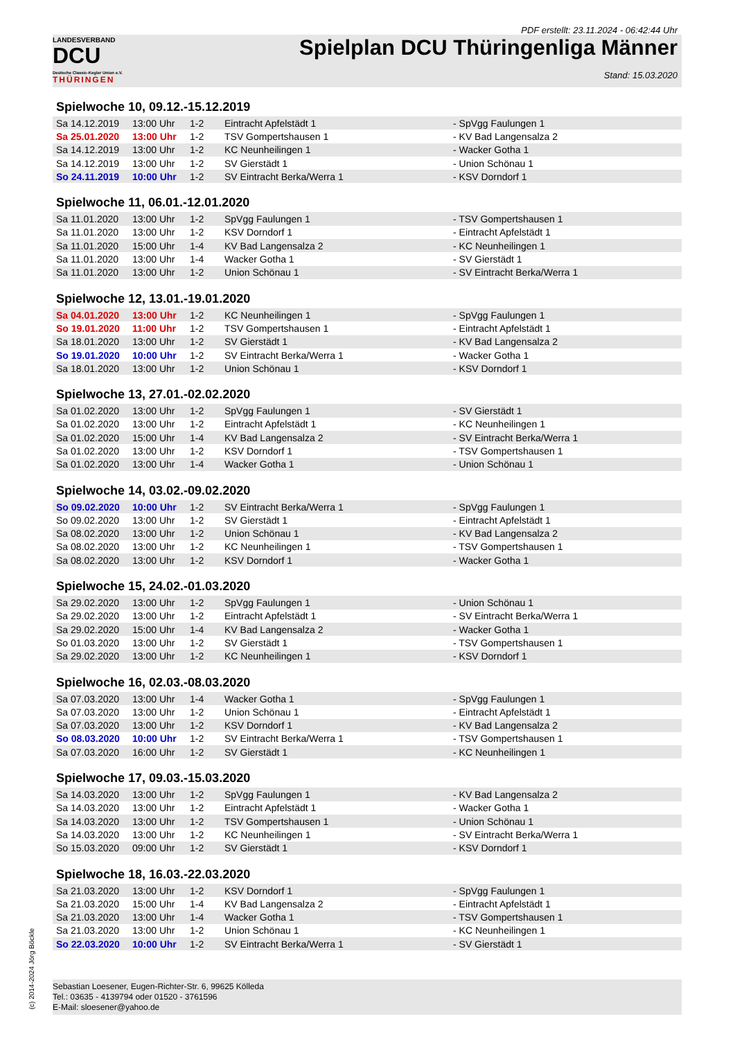LANDESVERBAND
DCU
Deutsche Classic-Kegler Union e.V.
THÜRINGEN
PDF erstellt: 23.11.2024 - 06:42:44 Uhr
Spielplan DCU Thüringenliga Männer
Stand: 15.03.2020
Spielwoche 10, 09.12.-15.12.2019
| Sa 14.12.2019 | 13:00 Uhr | 1-2 | Eintracht Apfelstädt 1 | - SpVgg Faulungen 1 |
| Sa 25.01.2020 | 13:00 Uhr | 1-2 | TSV Gompertshausen 1 | - KV Bad Langensalza 2 |
| Sa 14.12.2019 | 13:00 Uhr | 1-2 | KC Neunheilingen 1 | - Wacker Gotha 1 |
| Sa 14.12.2019 | 13:00 Uhr | 1-2 | SV Gierstädt 1 | - Union Schönau 1 |
| So 24.11.2019 | 10:00 Uhr | 1-2 | SV Eintracht Berka/Werra 1 | - KSV Dorndorf 1 |
Spielwoche 11, 06.01.-12.01.2020
| Sa 11.01.2020 | 13:00 Uhr | 1-2 | SpVgg Faulungen 1 | - TSV Gompertshausen 1 |
| Sa 11.01.2020 | 13:00 Uhr | 1-2 | KSV Dorndorf 1 | - Eintracht Apfelstädt 1 |
| Sa 11.01.2020 | 15:00 Uhr | 1-4 | KV Bad Langensalza 2 | - KC Neunheilingen 1 |
| Sa 11.01.2020 | 13:00 Uhr | 1-4 | Wacker Gotha 1 | - SV Gierstädt 1 |
| Sa 11.01.2020 | 13:00 Uhr | 1-2 | Union Schönau 1 | - SV Eintracht Berka/Werra 1 |
Spielwoche 12, 13.01.-19.01.2020
| Sa 04.01.2020 | 13:00 Uhr | 1-2 | KC Neunheilingen 1 | - SpVgg Faulungen 1 |
| So 19.01.2020 | 11:00 Uhr | 1-2 | TSV Gompertshausen 1 | - Eintracht Apfelstädt 1 |
| Sa 18.01.2020 | 13:00 Uhr | 1-2 | SV Gierstädt 1 | - KV Bad Langensalza 2 |
| So 19.01.2020 | 10:00 Uhr | 1-2 | SV Eintracht Berka/Werra 1 | - Wacker Gotha 1 |
| Sa 18.01.2020 | 13:00 Uhr | 1-2 | Union Schönau 1 | - KSV Dorndorf 1 |
Spielwoche 13, 27.01.-02.02.2020
| Sa 01.02.2020 | 13:00 Uhr | 1-2 | SpVgg Faulungen 1 | - SV Gierstädt 1 |
| Sa 01.02.2020 | 13:00 Uhr | 1-2 | Eintracht Apfelstädt 1 | - KC Neunheilingen 1 |
| Sa 01.02.2020 | 15:00 Uhr | 1-4 | KV Bad Langensalza 2 | - SV Eintracht Berka/Werra 1 |
| Sa 01.02.2020 | 13:00 Uhr | 1-2 | KSV Dorndorf 1 | - TSV Gompertshausen 1 |
| Sa 01.02.2020 | 13:00 Uhr | 1-4 | Wacker Gotha 1 | - Union Schönau 1 |
Spielwoche 14, 03.02.-09.02.2020
| So 09.02.2020 | 10:00 Uhr | 1-2 | SV Eintracht Berka/Werra 1 | - SpVgg Faulungen 1 |
| So 09.02.2020 | 13:00 Uhr | 1-2 | SV Gierstädt 1 | - Eintracht Apfelstädt 1 |
| Sa 08.02.2020 | 13:00 Uhr | 1-2 | Union Schönau 1 | - KV Bad Langensalza 2 |
| Sa 08.02.2020 | 13:00 Uhr | 1-2 | KC Neunheilingen 1 | - TSV Gompertshausen 1 |
| Sa 08.02.2020 | 13:00 Uhr | 1-2 | KSV Dorndorf 1 | - Wacker Gotha 1 |
Spielwoche 15, 24.02.-01.03.2020
| Sa 29.02.2020 | 13:00 Uhr | 1-2 | SpVgg Faulungen 1 | - Union Schönau 1 |
| Sa 29.02.2020 | 13:00 Uhr | 1-2 | Eintracht Apfelstädt 1 | - SV Eintracht Berka/Werra 1 |
| Sa 29.02.2020 | 15:00 Uhr | 1-4 | KV Bad Langensalza 2 | - Wacker Gotha 1 |
| So 01.03.2020 | 13:00 Uhr | 1-2 | SV Gierstädt 1 | - TSV Gompertshausen 1 |
| Sa 29.02.2020 | 13:00 Uhr | 1-2 | KC Neunheilingen 1 | - KSV Dorndorf 1 |
Spielwoche 16, 02.03.-08.03.2020
| Sa 07.03.2020 | 13:00 Uhr | 1-4 | Wacker Gotha 1 | - SpVgg Faulungen 1 |
| Sa 07.03.2020 | 13:00 Uhr | 1-2 | Union Schönau 1 | - Eintracht Apfelstädt 1 |
| Sa 07.03.2020 | 13:00 Uhr | 1-2 | KSV Dorndorf 1 | - KV Bad Langensalza 2 |
| So 08.03.2020 | 10:00 Uhr | 1-2 | SV Eintracht Berka/Werra 1 | - TSV Gompertshausen 1 |
| Sa 07.03.2020 | 16:00 Uhr | 1-2 | SV Gierstädt 1 | - KC Neunheilingen 1 |
Spielwoche 17, 09.03.-15.03.2020
| Sa 14.03.2020 | 13:00 Uhr | 1-2 | SpVgg Faulungen 1 | - KV Bad Langensalza 2 |
| Sa 14.03.2020 | 13:00 Uhr | 1-2 | Eintracht Apfelstädt 1 | - Wacker Gotha 1 |
| Sa 14.03.2020 | 13:00 Uhr | 1-2 | TSV Gompertshausen 1 | - Union Schönau 1 |
| Sa 14.03.2020 | 13:00 Uhr | 1-2 | KC Neunheilingen 1 | - SV Eintracht Berka/Werra 1 |
| So 15.03.2020 | 09:00 Uhr | 1-2 | SV Gierstädt 1 | - KSV Dorndorf 1 |
Spielwoche 18, 16.03.-22.03.2020
| Sa 21.03.2020 | 13:00 Uhr | 1-2 | KSV Dorndorf 1 | - SpVgg Faulungen 1 |
| Sa 21.03.2020 | 15:00 Uhr | 1-4 | KV Bad Langensalza 2 | - Eintracht Apfelstädt 1 |
| Sa 21.03.2020 | 13:00 Uhr | 1-4 | Wacker Gotha 1 | - TSV Gompertshausen 1 |
| Sa 21.03.2020 | 13:00 Uhr | 1-2 | Union Schönau 1 | - KC Neunheilingen 1 |
| So 22.03.2020 | 10:00 Uhr | 1-2 | SV Eintracht Berka/Werra 1 | - SV Gierstädt 1 |
Sebastian Loesener, Eugen-Richter-Str. 6, 99625 Kölleda
Tel.: 03635 - 4139794 oder 01520 - 3761596
E-Mail: sloesener@yahoo.de
(c) 2014-2024 Jörg Böckle